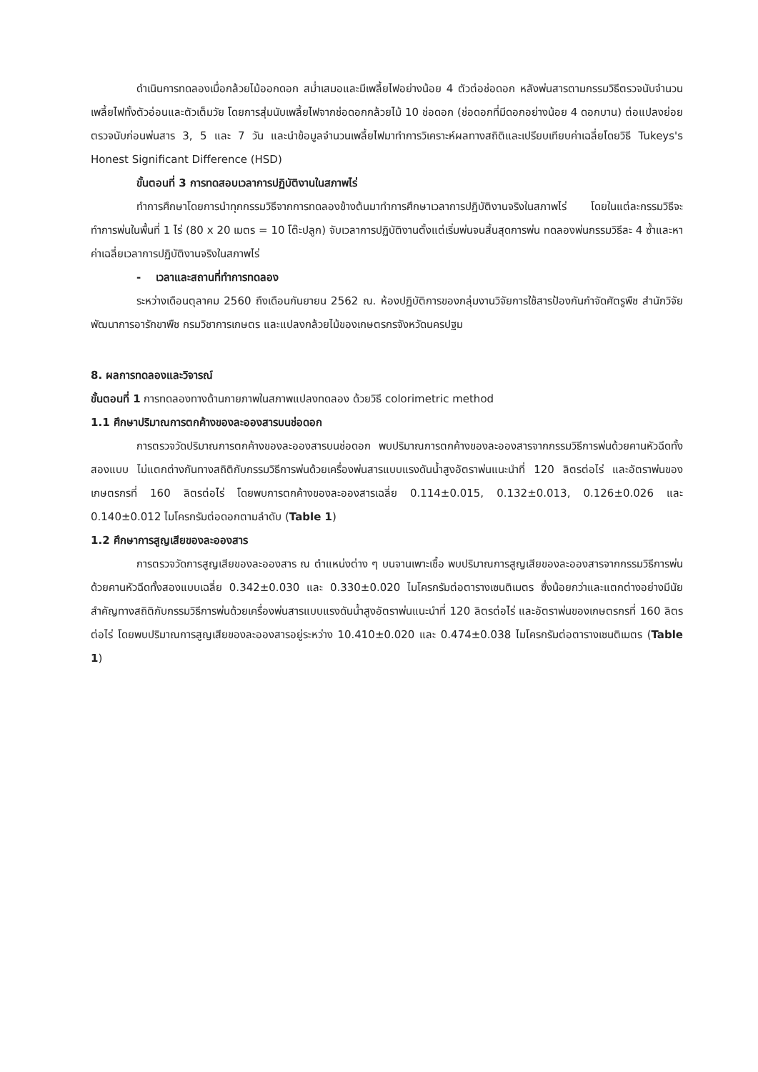ดำเนินการทดลองเมื่อกล้วยไม้ออกดอก สม่ำเสมอและมีเพลี้ยไฟอย่างน้อย 4 ตัวต่อช่อดอก หลังพ่นสารตามกรรมวิธีตรวจนับจำนวนเพลี้ยไฟทั้งตัวอ่อนและตัวเต็มวัย โดยการสุ่มนับเพลี้ยไฟจากช่อดอกกล้วยไม้ 10 ช่อดอก (ช่อดอกที่มีดอกอย่างน้อย 4 ดอกบาน) ต่อแปลงย่อย ตรวจนับก่อนพ่นสาร 3, 5 และ 7 วัน และนำข้อมูลจำนวนเพลี้ยไฟมาทำการวิเคราะห์ผลทางสถิติและเปรียบเทียบค่าเฉลี่ยโดยวิธี Tukeys's Honest Significant Difference (HSD)
ขั้นตอนที่ 3 การทดสอบเวลาการปฏิบัติงานในสภาพไร่
ทำการศึกษาโดยการนำทุกกรรมวิธีจากการทดลองข้างต้นมาทำการศึกษาเวลาการปฏิบัติงานจริงในสภาพไร่ โดยในแต่ละกรรมวิธีจะทำการพ่นในพื้นที่ 1 ไร่ (80 x 20 เมตร = 10 โต๊ะปลูก) จับเวลาการปฏิบัติงานตั้งแต่เริ่มพ่นจนสิ้นสุดการพ่น ทดลองพ่นกรรมวิธีละ 4 ซ้ำและหาค่าเฉลี่ยเวลาการปฏิบัติงานจริงในสภาพไร่
- เวลาและสถานที่ทำการทดลอง
ระหว่างเดือนตุลาคม 2560 ถึงเดือนกันยายน 2562 ณ. ห้องปฏิบัติการของกลุ่มงานวิจัยการใช้สารป้องกันกำจัดศัตรูพืช สำนักวิจัยพัฒนาการอารักขาพืช กรมวิชาการเกษตร และแปลงกล้วยไม้ของเกษตรกรจังหวัดนครปฐม
8. ผลการทดลองและวิจารณ์
ขั้นตอนที่ 1 การทดลองทางด้านกายภาพในสภาพแปลงทดลอง ด้วยวิธี colorimetric method
1.1 ศึกษาปริมาณการตกค้างของละอองสารบนช่อดอก
การตรวจวัดปริมาณการตกค้างของละอองสารบนช่อดอก พบปริมาณการตกค้างของละอองสารจากกรรมวิธีการพ่นด้วยคานหัวฉีดทั้งสองแบบ ไม่แตกต่างกันทางสถิติกับกรรมวิธีการพ่นด้วยเครื่องพ่นสารแบบแรงดันน้ำสูงอัตราพ่นแนะนำที่ 120 ลิตรต่อไร่ และอัตราพ่นของเกษตรกรที่ 160 ลิตรต่อไร่ โดยพบการตกค้างของละอองสารเฉลี่ย 0.114±0.015, 0.132±0.013, 0.126±0.026 และ 0.140±0.012 ไมโครกรัมต่อดอกตามลำดับ (Table 1)
1.2 ศึกษาการสูญเสียของละอองสาร
การตรวจวัดการสูญเสียของละอองสาร ณ ตำแหน่งต่าง ๆ บนจานเพาะเชื้อ พบปริมาณการสูญเสียของละอองสารจากกรรมวิธีการพ่นด้วยคานหัวฉีดทั้งสองแบบเฉลี่ย 0.342±0.030 และ 0.330±0.020 ไมโครกรัมต่อตารางเซนติเมตร ซึ่งน้อยกว่าและแตกต่างอย่างมีนัยสำคัญทางสถิติกับกรรมวิธีการพ่นด้วยเครื่องพ่นสารแบบแรงดันน้ำสูงอัตราพ่นแนะนำที่ 120 ลิตรต่อไร่ และอัตราพ่นของเกษตรกรที่ 160 ลิตรต่อไร่ โดยพบปริมาณการสูญเสียของละอองสารอยู่ระหว่าง 10.410±0.020 และ 0.474±0.038 ไมโครกรัมต่อตารางเซนติเมตร (Table 1)